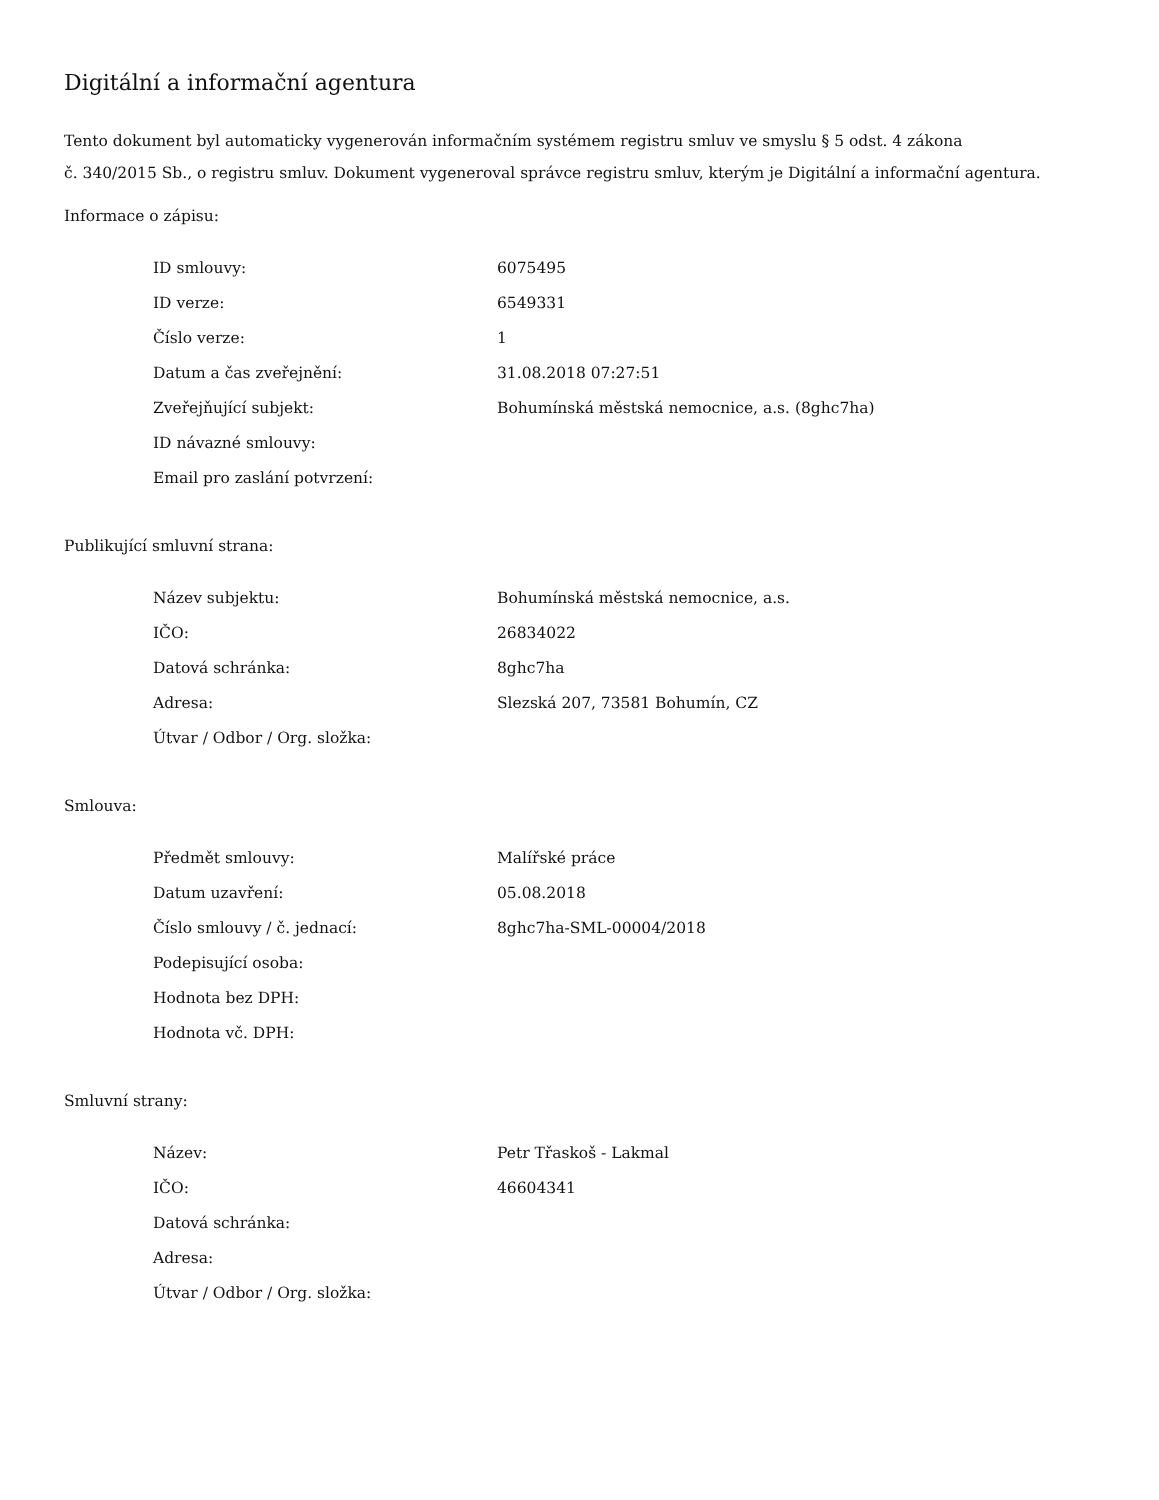Digitální a informační agentura
Tento dokument byl automaticky vygenerován informačním systémem registru smluv ve smyslu § 5 odst. 4 zákona
č. 340/2015 Sb., o registru smluv. Dokument vygeneroval správce registru smluv, kterým je Digitální a informační agentura.
Informace o zápisu:
| ID smlouvy: | 6075495 |
| ID verze: | 6549331 |
| Číslo verze: | 1 |
| Datum a čas zveřejnění: | 31.08.2018 07:27:51 |
| Zveřejňující subjekt: | Bohumínská městská nemocnice, a.s. (8ghc7ha) |
| ID návazné smlouvy: | |
| Email pro zaslání potvrzení: | |
Publikující smluvní strana:
| Název subjektu: | Bohumínská městská nemocnice, a.s. |
| IČO: | 26834022 |
| Datová schránka: | 8ghc7ha |
| Adresa: | Slezská 207, 73581 Bohumín, CZ |
| Útvar / Odbor / Org. složka: | |
Smlouva:
| Předmět smlouvy: | Malířské práce |
| Datum uzavření: | 05.08.2018 |
| Číslo smlouvy / č. jednací: | 8ghc7ha-SML-00004/2018 |
| Podepisující osoba: | |
| Hodnota bez DPH: | |
| Hodnota vč. DPH: | |
Smluvní strany:
| Název: | Petr Třaskoš - Lakmal |
| IČO: | 46604341 |
| Datová schránka: | |
| Adresa: | |
| Útvar / Odbor / Org. složka: | |